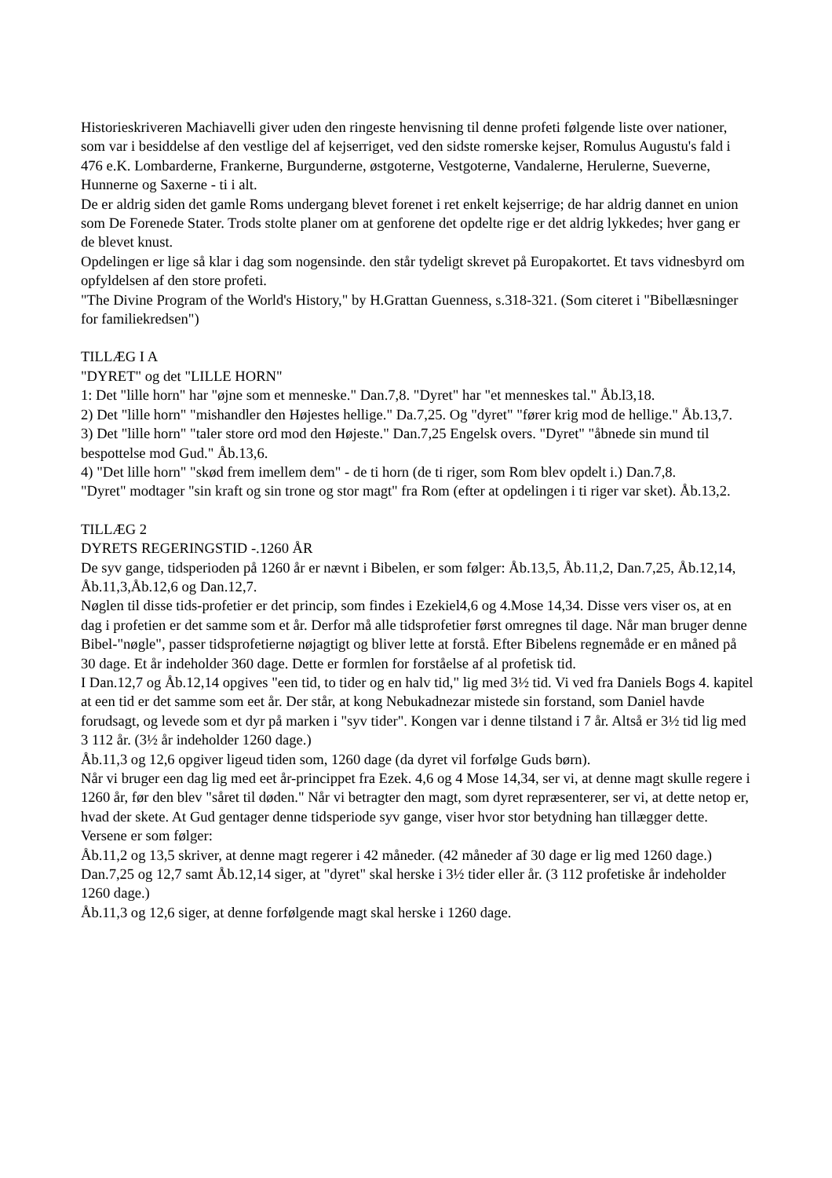Historieskriveren Machiavelli giver uden den ringeste henvisning til denne profeti følgende liste over nationer, som var i besiddelse af den vestlige del af kejserriget, ved den sidste romerske kejser, Romulus Augustu's fald i 476 e.K. Lombarderne, Frankerne, Burgunderne, østgoterne, Vestgoterne, Vandalerne, Herulerne, Sueverne, Hunnerne og Saxerne - ti i alt.
De er aldrig siden det gamle Roms undergang blevet forenet i ret enkelt kejserrige; de har aldrig dannet en union som De Forenede Stater. Trods stolte planer om at genforene det opdelte rige er det aldrig lykkedes; hver gang er de blevet knust.
Opdelingen er lige så klar i dag som nogensinde. den står tydeligt skrevet på Europakortet. Et tavs vidnesbyrd om opfyldelsen af den store profeti.
"The Divine Program of the World's History," by H.Grattan Guenness, s.318-321. (Som citeret i "Bibellæsninger for familiekredsen")
TILLÆG I A
"DYRET" og det "LILLE HORN"
1: Det "lille horn" har "øjne som et menneske." Dan.7,8. "Dyret" har "et menneskes tal." Åb.l3,18.
2) Det "lille horn" "mishandler den Højestes hellige." Da.7,25. Og "dyret" "fører krig mod de hellige." Åb.13,7.
3) Det "lille horn" "taler store ord mod den Højeste." Dan.7,25 Engelsk overs. "Dyret" "åbnede sin mund til bespottelse mod Gud." Åb.13,6.
4) "Det lille horn" "skød frem imellem dem" - de ti horn (de ti riger, som Rom blev opdelt i.) Dan.7,8.
"Dyret" modtager "sin kraft og sin trone og stor magt" fra Rom (efter at opdelingen i ti riger var sket). Åb.13,2.
TILLÆG 2
DYRETS REGERINGSTID -.1260 ÅR
De syv gange, tidsperioden på 1260 år er nævnt i Bibelen, er som følger: Åb.13,5, Åb.11,2, Dan.7,25, Åb.12,14, Åb.11,3,Åb.12,6 og Dan.12,7.
Nøglen til disse tids-profetier er det princip, som findes i Ezekiel4,6 og 4.Mose 14,34. Disse vers viser os, at en dag i profetien er det samme som et år. Derfor må alle tidsprofetier først omregnes til dage. Når man bruger denne Bibel-"nøgle", passer tidsprofetierne nøjagtigt og bliver lette at forstå. Efter Bibelens regnemåde er en måned på 30 dage. Et år indeholder 360 dage. Dette er formlen for forståelse af al profetisk tid.
I Dan.12,7 og Åb.12,14 opgives "een tid, to tider og en halv tid," lig med 3½ tid. Vi ved fra Daniels Bogs 4. kapitel at een tid er det samme som eet år. Der står, at kong Nebukadnezar mistede sin forstand, som Daniel havde forudsagt, og levede som et dyr på marken i "syv tider". Kongen var i denne tilstand i 7 år. Altså er 3½ tid lig med 3 112 år. (3½ år indeholder 1260 dage.)
Åb.11,3 og 12,6 opgiver ligeud tiden som, 1260 dage (da dyret vil forfølge Guds børn).
Når vi bruger een dag lig med eet år-princippet fra Ezek. 4,6 og 4 Mose 14,34, ser vi, at denne magt skulle regere i 1260 år, før den blev "såret til døden." Når vi betragter den magt, som dyret repræsenterer, ser vi, at dette netop er, hvad der skete. At Gud gentager denne tidsperiode syv gange, viser hvor stor betydning han tillægger dette.
Versene er som følger:
Åb.11,2 og 13,5 skriver, at denne magt regerer i 42 måneder. (42 måneder af 30 dage er lig med 1260 dage.)
Dan.7,25 og 12,7 samt Åb.12,14 siger, at "dyret" skal herske i 3½ tider eller år. (3 112 profetiske år indeholder 1260 dage.)
Åb.11,3 og 12,6 siger, at denne forfølgende magt skal herske i 1260 dage.